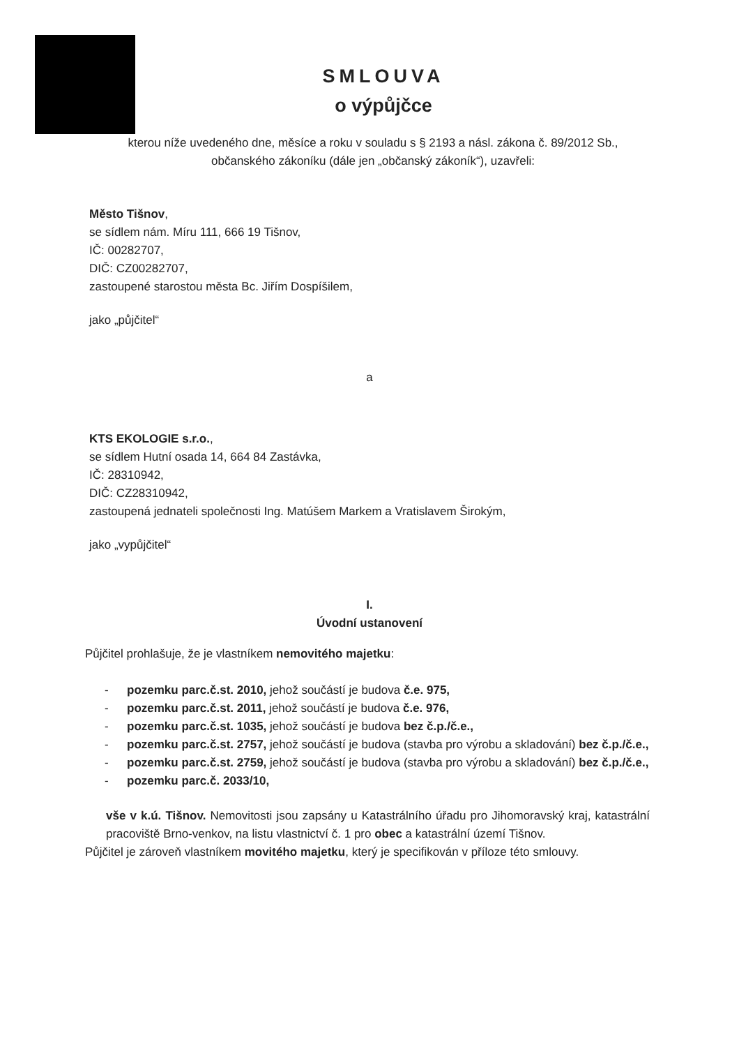SMLOUVA
o výpůjčce
kterou níže uvedeného dne, měsíce a roku v souladu s § 2193 a násl. zákona č. 89/2012 Sb., občanského zákoníku (dále jen „občanský zákoník“), uzavřeli:
Město Tišnov,
se sídlem nám. Míru 111, 666 19 Tišnov,
IČ: 00282707,
DIČ: CZ00282707,
zastoupené starostou města Bc. Jiřím Dospíšilem,
jako „půjčitel“
a
KTS EKOLOGIE s.r.o.,
se sídlem Hutní osada 14, 664 84 Zastávka,
IČ: 28310942,
DIČ: CZ28310942,
zastoupená jednateli společnosti Ing. Matúšem Markem a Vratislavem Širokým,
jako „vypůjčitel“
I.
Úvodní ustanovení
Půjčitel prohlašuje, že je vlastníkem nemovitého majetku:
- pozemku parc.č.st. 2010, jehož součástí je budova č.e. 975,
- pozemku parc.č.st. 2011, jehož součástí je budova č.e. 976,
- pozemku parc.č.st. 1035, jehož součástí je budova bez č.p./č.e.,
- pozemku parc.č.st. 2757, jehož součástí je budova (stavba pro výrobu a skladování) bez č.p./č.e.,
- pozemku parc.č.st. 2759, jehož součástí je budova (stavba pro výrobu a skladování) bez č.p./č.e.,
- pozemku parc.č. 2033/10,
vše v k.ú. Tišnov. Nemovitosti jsou zapsány u Katastrálního úřadu pro Jihomoravský kraj, katastrální pracoviště Brno-venkov, na listu vlastnictví č. 1 pro obec a katastrální území Tišnov.
Půjčitel je zároveň vlastníkem movitého majetku, který je specifikován v příloze této smlouvy.